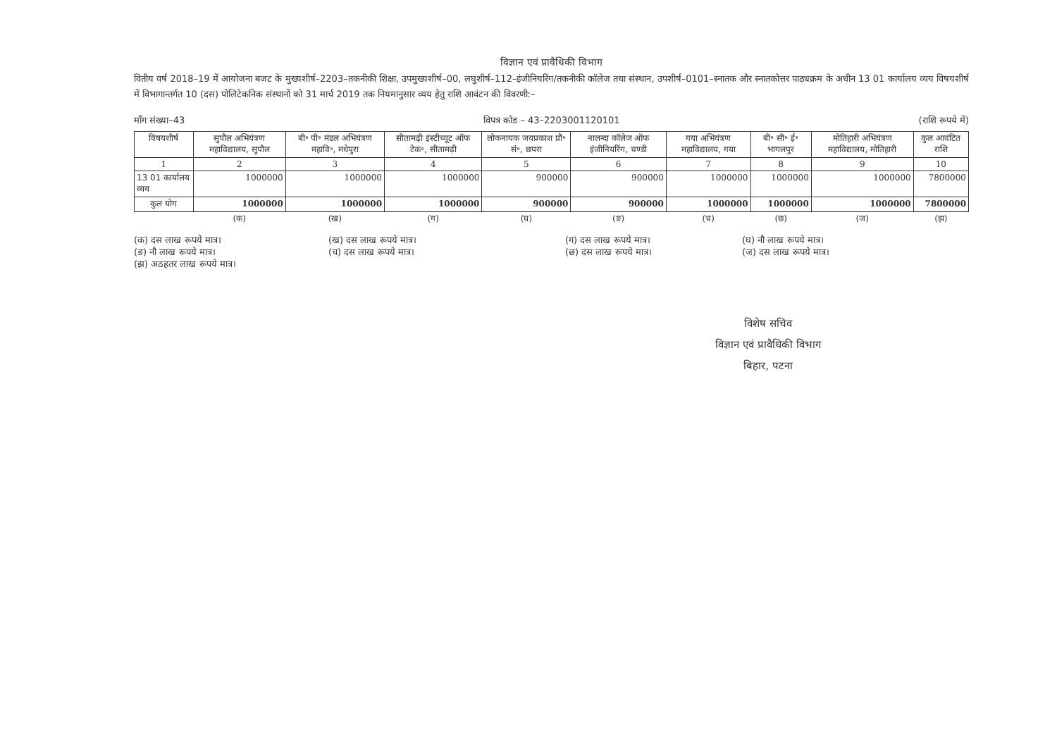विज्ञान एवं प्रावैधिकी विभाग
वितीय वर्ष 2018–19 में आयोजना बजट के मुख्यशीर्ष–2203–तकनीकी शिक्षा, उपमुख्यशीर्ष–00, लघुशीर्ष–112–इंजीनियरिंग/तकनीकी कॉलेज तथा संस्थान, उपशीर्ष–0101–स्नातक और स्नातकोत्तर पाठ्यक्रम के अधीन 13 01 कार्यालय व्यय विषयशीर्ष में विभागान्तर्गत 10 (दस) पोलिटेकनिक संस्थानों को 31 मार्च 2019 तक नियमानुसार व्यय हेतु राशि आवंटन की विवरणी:–
माँग संख्या–43 विपत्र कोड – 43–2203001120101 (राशि रूपये में)
| विषयशीर्ष | सुपौल अभियंत्रण महाविद्यालय, सुपौल | बी॰ पी॰ मंडल अभियंत्रण महावि॰, मधेपुरा | सीतामढ़ी इंस्टीच्यूट ऑफ टेक॰, सीतामढ़ी | लोकनायक जयप्रकाश प्रौ॰ सं॰, छपरा | नालन्दा कॉलेज ऑफ इंजीनियरिंग, चण्डी | गया अभियंत्रण महाविद्यालय, गया | बी॰ सी॰ ई॰ भागलपुर | मोतिहारी अभियंत्रण महाविद्यालय, मोतिहारी | कुल आवंटित राशि |
| --- | --- | --- | --- | --- | --- | --- | --- | --- | --- |
| 1 | 2 | 3 | 4 | 5 | 6 | 7 | 8 | 9 | 10 |
| 13 01 कार्यालय व्यय | 1000000 | 1000000 | 1000000 | 900000 | 900000 | 1000000 | 1000000 | 1000000 | 7800000 |
| कुल योग | 1000000 | 1000000 | 1000000 | 900000 | 900000 | 1000000 | 1000000 | 1000000 | 7800000 |
| | (क) | (ख) | (ग) | (घ) | (ङ) | (च) | (छ) | (ज) | (झ) |
(क) दस लाख रूपये मात्र।
(ङ) नौ लाख रूपये मात्र।
(झ) अठहतर लाख रूपये मात्र।
(ख) दस लाख रूपये मात्र।
(च) दस लाख रूपये मात्र।
(ग) दस लाख रूपये मात्र।
(छ) दस लाख रूपये मात्र।
(घ) नौ लाख रूपये मात्र।
(ज) दस लाख रूपये मात्र।
विशेष सचिव
विज्ञान एवं प्रावैधिकी विभाग
बिहार, पटना